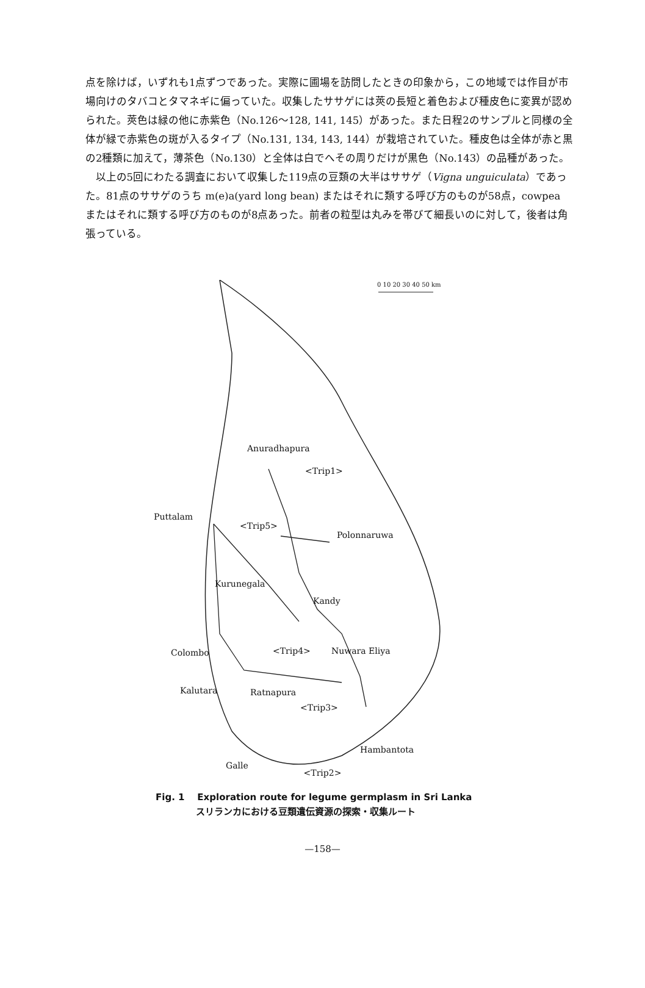点を除けば，いずれも1点ずつであった。実際に圃場を訪問したときの印象から，この地域では作目が市場向けのタバコとタマネギに偏っていた。収集したササゲには莢の長短と着色および種皮色に変異が認められた。莢色は緑の他に赤紫色（No.126～128, 141, 145）があった。また日程2のサンプルと同様の全体が緑で赤紫色の斑が入るタイプ（No.131, 134, 143, 144）が栽培されていた。種皮色は全体が赤と黒の2種類に加えて，薄茶色（No.130）と全体は白でへその周りだけが黒色（No.143）の品種があった。
以上の5回にわたる調査において収集した119点の豆類の大半はササゲ（Vigna unguiculata）であった。81点のササゲのうち m(e)a(yard long bean) またはそれに類する呼び方のものが58点，cowpea またはそれに類する呼び方のものが8点あった。前者の粒型は丸みを帯びて細長いのに対して，後者は角張っている。
0 10 20 30 40 50 km
Anuradhapura
<Trip1>
Puttalam
<Trip5>
Polonnaruwa
Kurunegala
Kandy
Colombo <Trip4> Nuwara Eliya
Kalutara Ratnapura
<Trip3>
Hambantota
Galle
<Trip2>
Fig. 1 Exploration route for legume germplasm in Sri Lanka
スリランカにおける豆類遺伝資源の探索・収集ルート
—158—